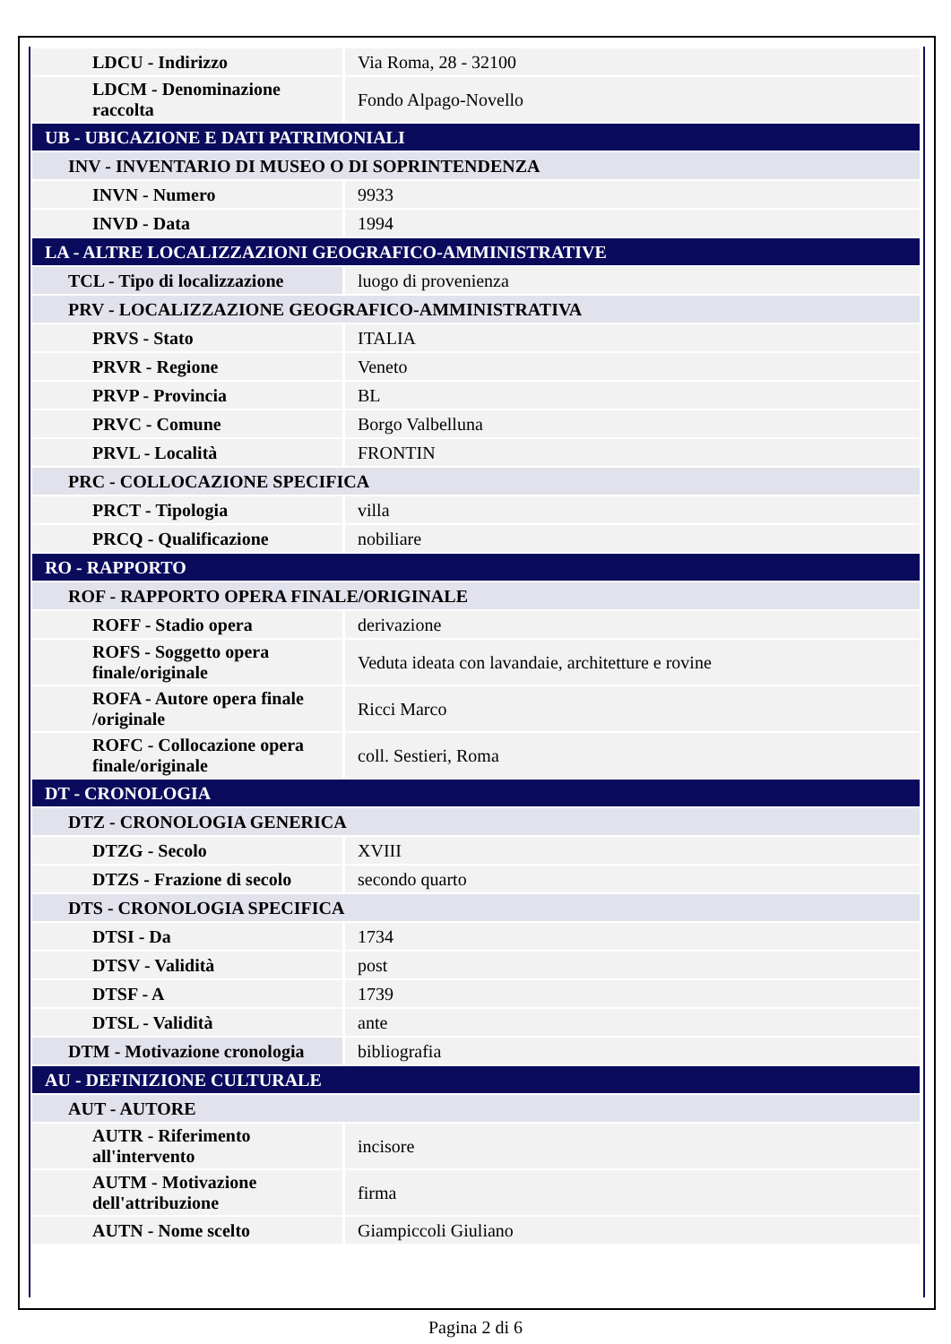| LDCU - Indirizzo | Via Roma, 28 - 32100 |
| LDCM - Denominazione raccolta | Fondo Alpago-Novello |
| UB - UBICAZIONE E DATI PATRIMONIALI | |
| INV - INVENTARIO DI MUSEO O DI SOPRINTENDENZA | |
| INVN - Numero | 9933 |
| INVD - Data | 1994 |
| LA - ALTRE LOCALIZZAZIONI GEOGRAFICO-AMMINISTRATIVE | |
| TCL - Tipo di localizzazione | luogo di provenienza |
| PRV - LOCALIZZAZIONE GEOGRAFICO-AMMINISTRATIVA | |
| PRVS - Stato | ITALIA |
| PRVR - Regione | Veneto |
| PRVP - Provincia | BL |
| PRVC - Comune | Borgo Valbelluna |
| PRVL - Località | FRONTIN |
| PRC - COLLOCAZIONE SPECIFICA | |
| PRCT - Tipologia | villa |
| PRCQ - Qualificazione | nobiliare |
| RO - RAPPORTO | |
| ROF - RAPPORTO OPERA FINALE/ORIGINALE | |
| ROFF - Stadio opera | derivazione |
| ROFS - Soggetto opera finale/originale | Veduta ideata con lavandaie, architetture e rovine |
| ROFA - Autore opera finale /originale | Ricci Marco |
| ROFC - Collocazione opera finale/originale | coll. Sestieri, Roma |
| DT - CRONOLOGIA | |
| DTZ - CRONOLOGIA GENERICA | |
| DTZG - Secolo | XVIII |
| DTZS - Frazione di secolo | secondo quarto |
| DTS - CRONOLOGIA SPECIFICA | |
| DTSI - Da | 1734 |
| DTSV - Validità | post |
| DTSF - A | 1739 |
| DTSL - Validità | ante |
| DTM - Motivazione cronologia | bibliografia |
| AU - DEFINIZIONE CULTURALE | |
| AUT - AUTORE | |
| AUTR - Riferimento all'intervento | incisore |
| AUTM - Motivazione dell'attribuzione | firma |
| AUTN - Nome scelto | Giampiccoli Giuliano |
Pagina 2 di 6